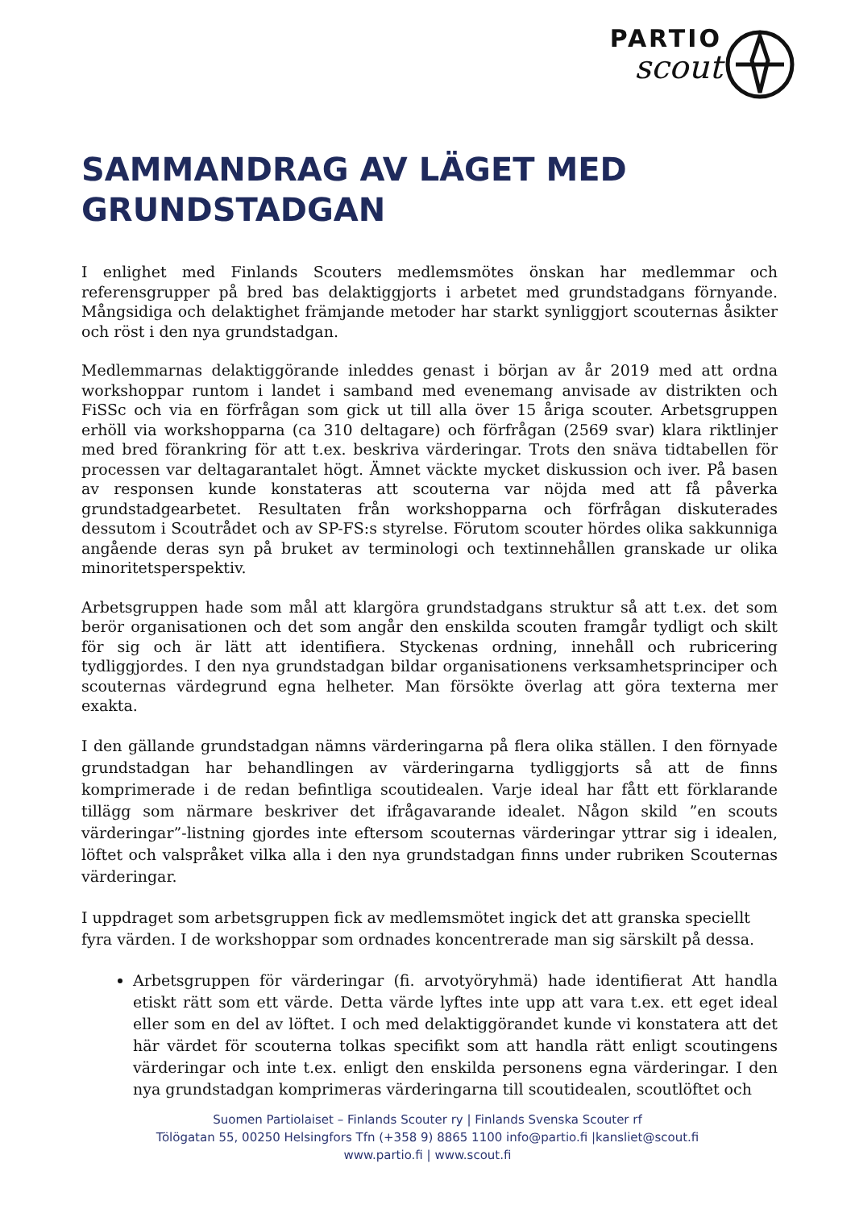PARTIO
scout
SAMMANDRAG AV LÄGET MED GRUNDSTADGAN
I enlighet med Finlands Scouters medlemsmötes önskan har medlemmar och referensgrupper på bred bas delaktiggjorts i arbetet med grundstadgans förnyande. Mångsidiga och delaktighet främjande metoder har starkt synliggjort scouternas åsikter och röst i den nya grundstadgan.
Medlemmarnas delaktiggörande inleddes genast i början av år 2019 med att ordna workshoppar runtom i landet i samband med evenemang anvisade av distrikten och FiSSc och via en förfrågan som gick ut till alla över 15 åriga scouter. Arbetsgruppen erhöll via workshopparna (ca 310 deltagare) och förfrågan (2569 svar) klara riktlinjer med bred förankring för att t.ex. beskriva värderingar. Trots den snäva tidtabellen för processen var deltagarantalet högt. Ämnet väckte mycket diskussion och iver. På basen av responsen kunde konstateras att scouterna var nöjda med att få påverka grundstadgearbetet. Resultaten från workshopparna och förfrågan diskuterades dessutom i Scoutrådet och av SP-FS:s styrelse. Förutom scouter hördes olika sakkunniga angående deras syn på bruket av terminologi och textinnehållen granskade ur olika minoritetsperspektiv.
Arbetsgruppen hade som mål att klargöra grundstadgans struktur så att t.ex. det som berör organisationen och det som angår den enskilda scouten framgår tydligt och skilt för sig och är lätt att identifiera. Styckenas ordning, innehåll och rubricering tydliggjordes. I den nya grundstadgan bildar organisationens verksamhetsprinciper och scouternas värdegrund egna helheter. Man försökte överlag att göra texterna mer exakta.
I den gällande grundstadgan nämns värderingarna på flera olika ställen. I den förnyade grundstadgan har behandlingen av värderingarna tydliggjorts så att de finns komprimerade i de redan befintliga scoutidealen. Varje ideal har fått ett förklarande tillägg som närmare beskriver det ifrågavarande idealet. Någon skild ”en scouts värderingar”-listning gjordes inte eftersom scouternas värderingar yttrar sig i idealen, löftet och valspråket vilka alla i den nya grundstadgan finns under rubriken Scouternas värderingar.
I uppdraget som arbetsgruppen fick av medlemsmötet ingick det att granska speciellt fyra värden. I de workshoppar som ordnades koncentrerade man sig särskilt på dessa.
Arbetsgruppen för värderingar (fi. arvotyöryhmä) hade identifierat Att handla etiskt rätt som ett värde. Detta värde lyftes inte upp att vara t.ex. ett eget ideal eller som en del av löftet. I och med delaktiggörandet kunde vi konstatera att det här värdet för scouterna tolkas specifikt som att handla rätt enligt scoutingens värderingar och inte t.ex. enligt den enskilda personens egna värderingar. I den nya grundstadgan komprimeras värderingarna till scoutidealen, scoutlöftet och
Suomen Partiolaiset – Finlands Scouter ry | Finlands Svenska Scouter rf
Tölögatan 55, 00250 Helsingfors Tfn (+358 9) 8865 1100 info@partio.fi |kansliet@scout.fi
www.partio.fi | www.scout.fi